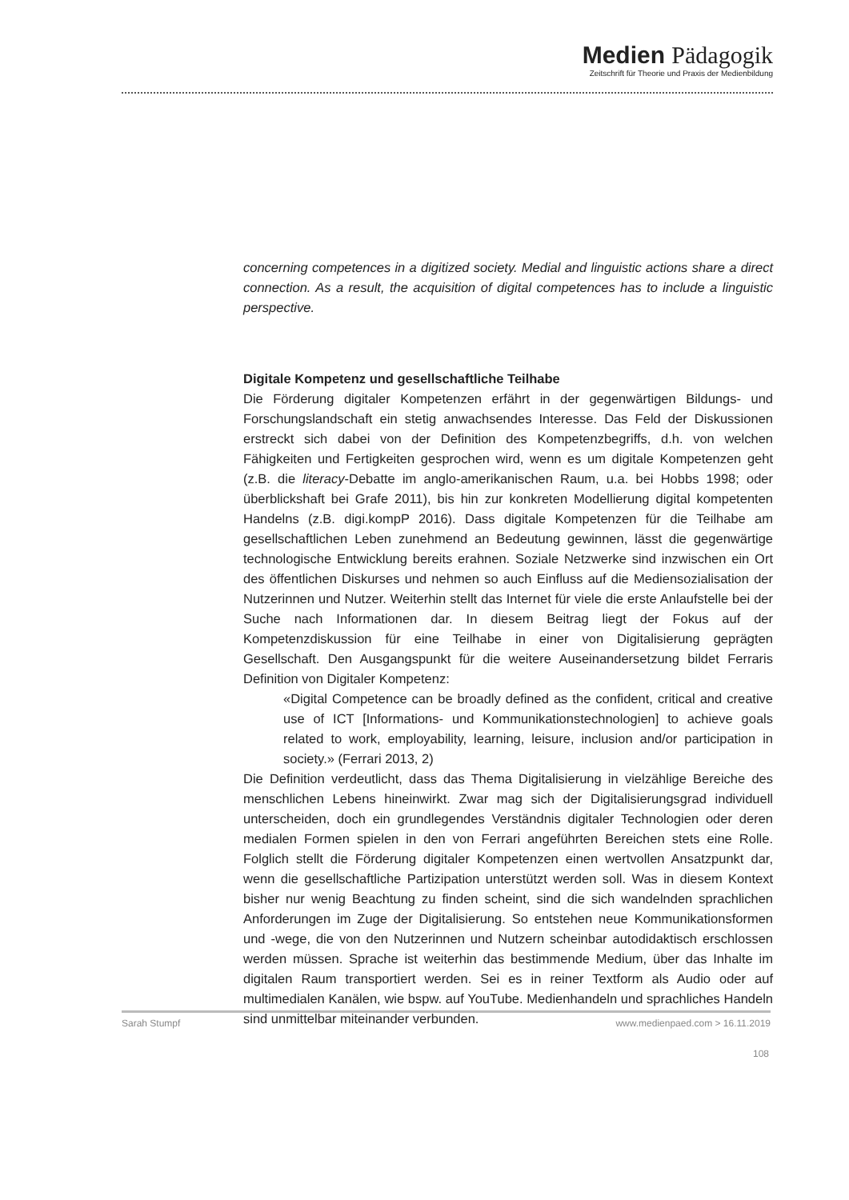Medien Pädagogik
Zeitschrift für Theorie und Praxis der Medienbildung
concerning competences in a digitized society. Medial and linguistic actions share a direct connection. As a result, the acquisition of digital competences has to include a linguistic perspective.
Digitale Kompetenz und gesellschaftliche Teilhabe
Die Förderung digitaler Kompetenzen erfährt in der gegenwärtigen Bildungs- und Forschungslandschaft ein stetig anwachsendes Interesse. Das Feld der Diskussionen erstreckt sich dabei von der Definition des Kompetenzbegriffs, d.h. von welchen Fähigkeiten und Fertigkeiten gesprochen wird, wenn es um digitale Kompetenzen geht (z.B. die literacy-Debatte im anglo-amerikanischen Raum, u.a. bei Hobbs 1998; oder überblickshaft bei Grafe 2011), bis hin zur konkreten Modellierung digital kompetenten Handelns (z.B. digi.kompP 2016). Dass digitale Kompetenzen für die Teilhabe am gesellschaftlichen Leben zunehmend an Bedeutung gewinnen, lässt die gegenwärtige technologische Entwicklung bereits erahnen. Soziale Netzwerke sind inzwischen ein Ort des öffentlichen Diskurses und nehmen so auch Einfluss auf die Mediensozialisation der Nutzerinnen und Nutzer. Weiterhin stellt das Internet für viele die erste Anlaufstelle bei der Suche nach Informationen dar. In diesem Beitrag liegt der Fokus auf der Kompetenzdiskussion für eine Teilhabe in einer von Digitalisierung geprägten Gesellschaft. Den Ausgangspunkt für die weitere Auseinandersetzung bildet Ferraris Definition von Digitaler Kompetenz:
«Digital Competence can be broadly defined as the confident, critical and creative use of ICT [Informations- und Kommunikationstechnologien] to achieve goals related to work, employability, learning, leisure, inclusion and/or participation in society.» (Ferrari 2013, 2)
Die Definition verdeutlicht, dass das Thema Digitalisierung in vielzählige Bereiche des menschlichen Lebens hineinwirkt. Zwar mag sich der Digitalisierungsgrad individuell unterscheiden, doch ein grundlegendes Verständnis digitaler Technologien oder deren medialen Formen spielen in den von Ferrari angeführten Bereichen stets eine Rolle. Folglich stellt die Förderung digitaler Kompetenzen einen wertvollen Ansatzpunkt dar, wenn die gesellschaftliche Partizipation unterstützt werden soll. Was in diesem Kontext bisher nur wenig Beachtung zu finden scheint, sind die sich wandelnden sprachlichen Anforderungen im Zuge der Digitalisierung. So entstehen neue Kommunikationsformen und -wege, die von den Nutzerinnen und Nutzern scheinbar autodidaktisch erschlossen werden müssen. Sprache ist weiterhin das bestimmende Medium, über das Inhalte im digitalen Raum transportiert werden. Sei es in reiner Textform als Audio oder auf multimedialen Kanälen, wie bspw. auf YouTube. Medienhandeln und sprachliches Handeln sind unmittelbar miteinander verbunden.
Sarah Stumpf www.medienpaed.com > 16.11.2019
108